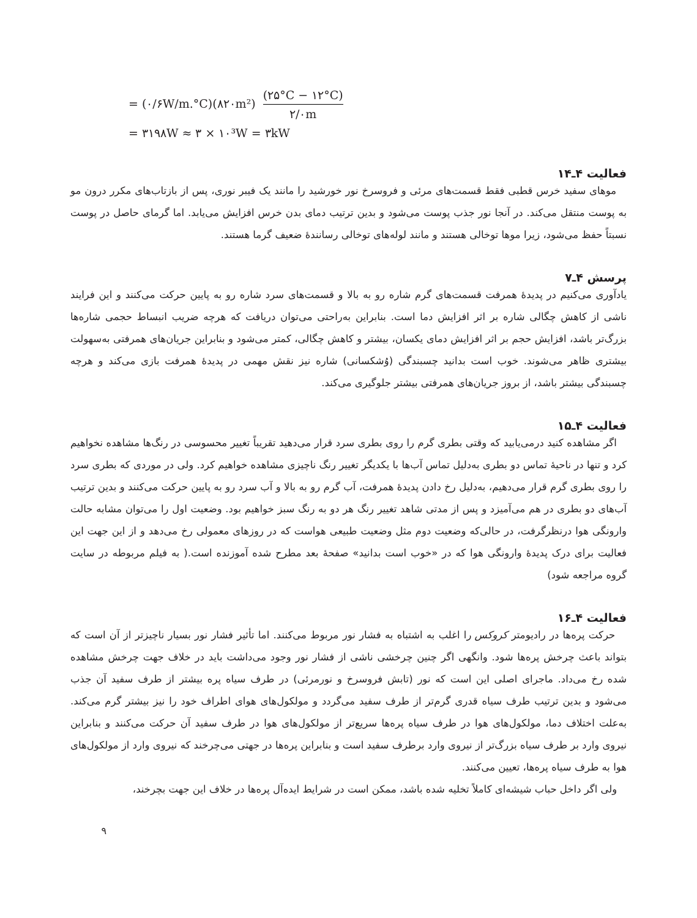= (۰/۶W/m.°C)(۸۲۰m²) (۲۵°C − ۱۲°C) ۲/۰m
= ۳۱۹۸W ≈ ۳ × ۱۰³W = ۳kW
فعالیت ۴ـ۱۴
موهای سفید خرس قطبی فقط قسمت‌های مرئی و فروسرخ نور خورشید را مانند یک فیبر نوری، پس از بازتاب‌های مکرر درون مو به پوست منتقل می‌کند. در آنجا نور جذب پوست می‌شود و بدین ترتیب دمای بدن خرس افزایش می‌یابد. اما گرمای حاصل در پوست نسبتاً حفظ می‌شود، زیرا موها توخالی هستند و مانند لوله‌های توخالی رسانندهٔ ضعیف گرما هستند.
پرسش ۴ـ۷
یادآوری می‌کنیم در پدیدهٔ همرفت قسمت‌های گرم شاره رو به بالا و قسمت‌های سرد شاره رو به پایین حرکت می‌کنند و این فرایند ناشی از کاهش چگالی شاره بر اثر افزایش دما است. بنابراین به‌راحتی می‌توان دریافت که هرچه ضریب انبساط حجمی شاره‌ها بزرگ‌تر باشد، افزایش حجم بر اثر افزایش دمای یکسان، بیشتر و کاهش چگالی، کمتر می‌شود و بنابراین جریان‌های همرفتی به‌سهولت بیشتری ظاهر می‌شوند. خوب است بدانید چسبندگی (وُشکسانی) شاره نیز نقش مهمی در پدیدهٔ همرفت بازی می‌کند و هرچه چسبندگی بیشتر باشد، از بروز جریان‌های همرفتی بیشتر جلوگیری می‌کند.
فعالیت ۴ـ۱۵
اگر مشاهده کنید درمی‌یابید که وقتی بطری گرم را روی بطری سرد قرار می‌دهید تقریباً تغییر محسوسی در رنگ‌ها مشاهده نخواهیم کرد و تنها در ناحیهٔ تماس دو بطری به‌دلیل تماس آب‌ها با یکدیگر تغییر رنگ ناچیزی مشاهده خواهیم کرد. ولی در موردی که بطری سرد را روی بطری گرم قرار می‌دهیم، به‌دلیل رخ دادن پدیدهٔ همرفت، آب گرم رو به بالا و آب سرد رو به پایین حرکت می‌کنند و بدین ترتیب آب‌های دو بطری در هم می‌آمیزد و پس از مدتی شاهد تغییر رنگ هر دو به رنگ سبز خواهیم بود. وضعیت اول را می‌توان مشابه حالت وارونگی هوا درنظرگرفت، در حالی‌که وضعیت دوم مثل وضعیت طبیعی هواست که در روزهای معمولی رخ می‌دهد و از این جهت این فعالیت برای درک پدیدهٔ وارونگی هوا که در «خوب است بدانید» صفحهٔ بعد مطرح شده آموزنده است.( به فیلم مربوطه در سایت گروه مراجعه شود)
فعالیت ۴ـ۱۶
حرکت پره‌ها در رادیومتر کروکس را اغلب به اشتباه به فشار نور مربوط می‌کنند. اما تأثیر فشار نور بسیار ناچیزتر از آن است که بتواند باعث چرخش پره‌ها شود. وانگهی اگر چنین چرخشی ناشی از فشار نور وجود می‌داشت باید در خلاف جهت چرخش مشاهده شده رخ می‌داد. ماجرای اصلی این است که نور (تابش فروسرخ و نورمرئی) در طرف سیاه پره بیشتر از طرف سفید آن جذب می‌شود و بدین ترتیب طرف سیاه قدری گرم‌تر از طرف سفید می‌گردد و مولکول‌های هوای اطراف خود را نیز بیشتر گرم می‌کند. به‌علت اختلاف دما، مولکول‌های هوا در طرف سیاه پره‌ها سریع‌تر از مولکول‌های هوا در طرف سفید آن حرکت می‌کنند و بنابراین نیروی وارد بر طرف سیاه بزرگ‌تر از نیروی وارد برطرف سفید است و بنابراین پره‌ها در جهتی می‌چرخند که نیروی وارد از مولکول‌های هوا به طرف سیاه پره‌ها، تعیین می‌کنند.
ولی اگر داخل حباب شیشه‌ای کاملاً تخلیه شده باشد، ممکن است در شرایط ایده‌آل پره‌ها در خلاف این جهت بچرخند،
۹